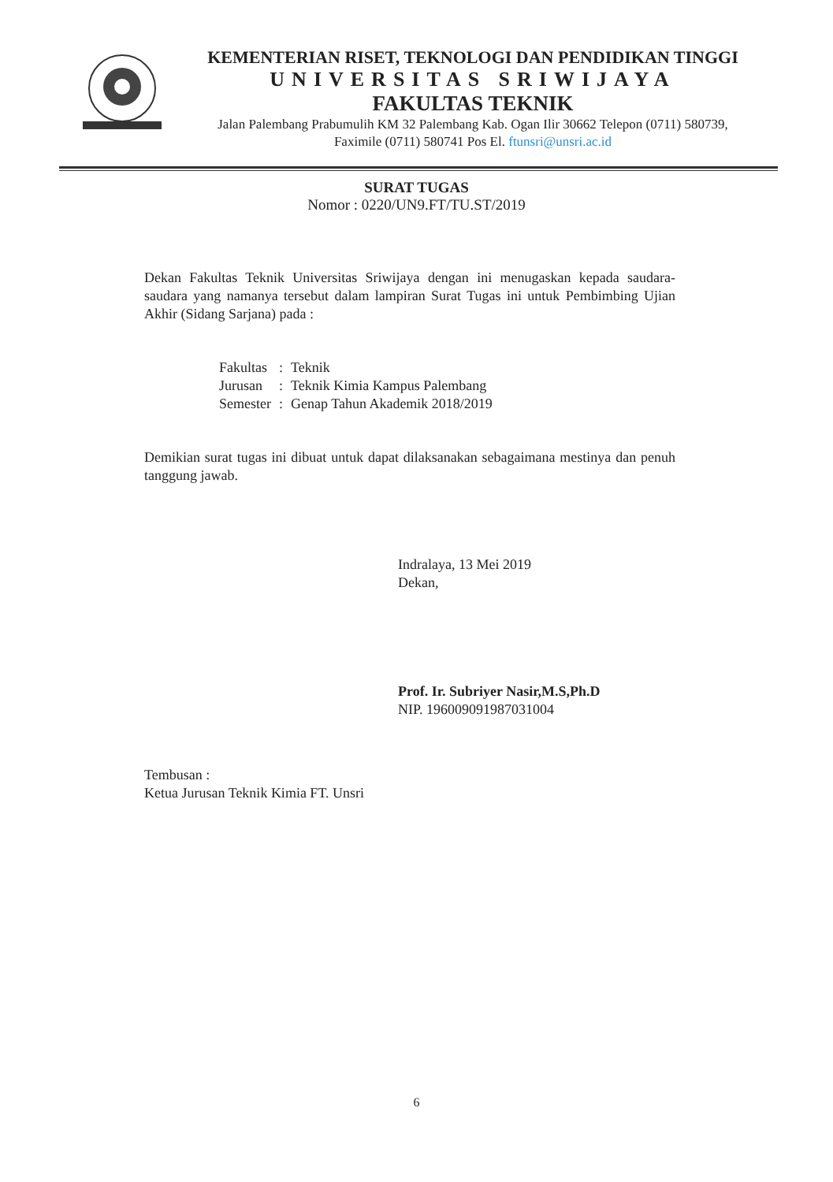KEMENTERIAN RISET, TEKNOLOGI DAN PENDIDIKAN TINGGI
UNIVERSITAS SRIWIJAYA
FAKULTAS TEKNIK
Jalan Palembang Prabumulih KM 32 Palembang Kab. Ogan Ilir 30662 Telepon (0711) 580739,
Faximile (0711) 580741 Pos El. ftunsri@unsri.ac.id
SURAT TUGAS
Nomor : 0220/UN9.FT/TU.ST/2019
Dekan Fakultas Teknik Universitas Sriwijaya dengan ini menugaskan kepada saudara-saudara yang namanya tersebut dalam lampiran Surat Tugas ini untuk Pembimbing Ujian Akhir (Sidang Sarjana) pada :
| Fakultas | : | Teknik |
| Jurusan | : | Teknik Kimia Kampus Palembang |
| Semester | : | Genap Tahun Akademik 2018/2019 |
Demikian surat tugas ini dibuat untuk dapat dilaksanakan sebagaimana mestinya dan penuh tanggung jawab.
Indralaya, 13 Mei 2019
Dekan,
Prof. Ir. Subriyer Nasir,M.S,Ph.D
NIP. 196009091987031004
Tembusan :
Ketua Jurusan Teknik Kimia FT. Unsri
6